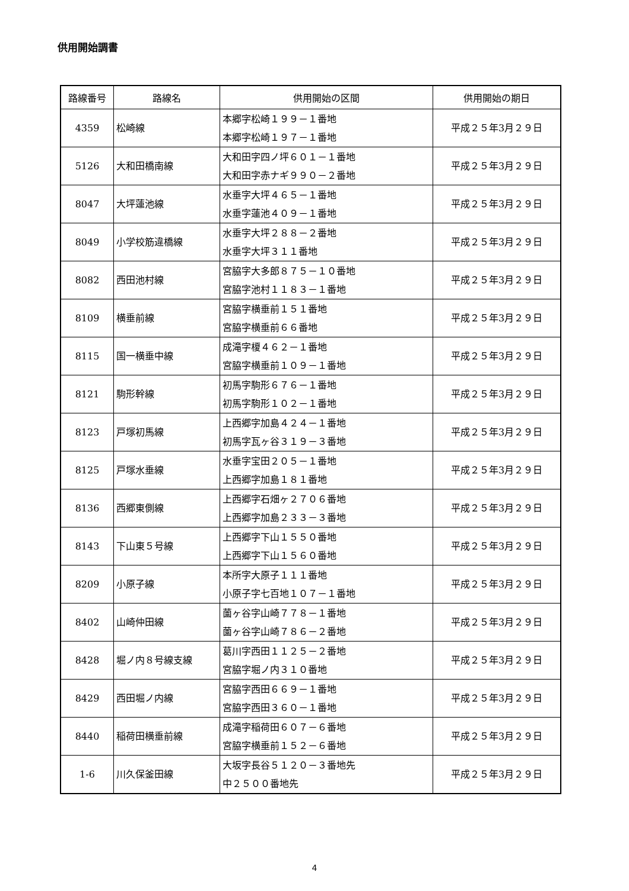供用開始調書
| 路線番号 | 路線名 | 供用開始の区間 | 供用開始の期日 |
| --- | --- | --- | --- |
| 4359 | 松崎線 | 本郷字松崎１９９－１番地 本郷字松崎１９７－１番地 | 平成２５年3月２９日 |
| 5126 | 大和田橋南線 | 大和田字四ノ坪６０１－１番地 大和田字赤ナギ９９０－２番地 | 平成２５年3月２９日 |
| 8047 | 大坪蓮池線 | 水垂字大坪４６５－１番地 水垂字蓮池４０９－１番地 | 平成２５年3月２９日 |
| 8049 | 小学校筋違橋線 | 水垂字大坪２８８－２番地 水垂字大坪３１１番地 | 平成２５年3月２９日 |
| 8082 | 西田池村線 | 宮脇字大多郎８７５－１０番地 宮脇字池村１１８３－１番地 | 平成２５年3月２９日 |
| 8109 | 横垂前線 | 宮脇字横垂前１５１番地 宮脇字横垂前６６番地 | 平成２５年3月２９日 |
| 8115 | 国一横垂中線 | 成滝字榎４６２－１番地 宮脇字横垂前１０９－１番地 | 平成２５年3月２９日 |
| 8121 | 駒形幹線 | 初馬字駒形６７６－１番地 初馬字駒形１０２－１番地 | 平成２５年3月２９日 |
| 8123 | 戸塚初馬線 | 上西郷字加島４２４－１番地 初馬字瓦ヶ谷３１９－３番地 | 平成２５年3月２９日 |
| 8125 | 戸塚水垂線 | 水垂字宝田２０５－１番地 上西郷字加島１８１番地 | 平成２５年3月２９日 |
| 8136 | 西郷東側線 | 上西郷字石畑ヶ２７０６番地 上西郷字加島２３３－３番地 | 平成２５年3月２９日 |
| 8143 | 下山東５号線 | 上西郷字下山１５５０番地 上西郷字下山１５６０番地 | 平成２５年3月２９日 |
| 8209 | 小原子線 | 本所字大原子１１１番地 小原子字七百地１０７－１番地 | 平成２５年3月２９日 |
| 8402 | 山崎仲田線 | 薗ヶ谷字山崎７７８－１番地 薗ヶ谷字山崎７８６－２番地 | 平成２５年3月２９日 |
| 8428 | 堀ノ内８号線支線 | 葛川字西田１１２５－２番地 宮脇字堀ノ内３１０番地 | 平成２５年3月２９日 |
| 8429 | 西田堀ノ内線 | 宮脇字西田６６９－１番地 宮脇字西田３６０－１番地 | 平成２５年3月２９日 |
| 8440 | 稲荷田横垂前線 | 成滝字稲荷田６０７－６番地 宮脇字横垂前１５２－６番地 | 平成２５年3月２９日 |
| 1-6 | 川久保釜田線 | 大坂字長谷５１２０－３番地先 中２５００番地先 | 平成２５年3月２９日 |
4